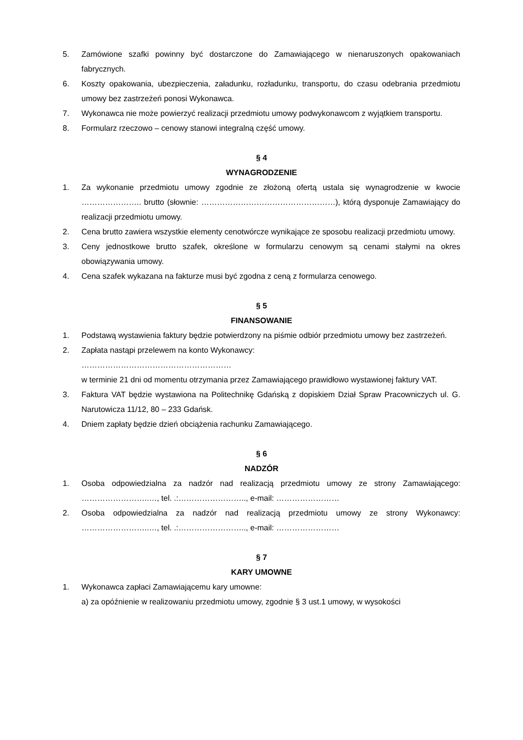5. Zamówione szafki powinny być dostarczone do Zamawiającego w nienaruszonych opakowaniach fabrycznych.
6. Koszty opakowania, ubezpieczenia, załadunku, rozładunku, transportu, do czasu odebrania przedmiotu umowy bez zastrzeżeń ponosi Wykonawca.
7. Wykonawca nie może powierzyć realizacji przedmiotu umowy podwykonawcom z wyjątkiem transportu.
8. Formularz rzeczowo – cenowy stanowi integralną część umowy.
§ 4
WYNAGRODZENIE
1. Za wykonanie przedmiotu umowy zgodnie ze złożoną ofertą ustala się wynagrodzenie w kwocie ………………….. brutto (słownie: ……………………………………………), którą dysponuje Zamawiający do realizacji przedmiotu umowy.
2. Cena brutto zawiera wszystkie elementy cenotwórcze wynikające ze sposobu realizacji przedmiotu umowy.
3. Ceny jednostkowe brutto szafek, określone w formularzu cenowym są cenami stałymi na okres obowiązywania umowy.
4. Cena szafek wykazana na fakturze musi być zgodna z ceną z formularza cenowego.
§ 5
FINANSOWANIE
1. Podstawą wystawienia faktury będzie potwierdzony na piśmie odbiór przedmiotu umowy bez zastrzeżeń.
2. Zapłata nastąpi przelewem na konto Wykonawcy:
…………………………………………………
w terminie 21 dni od momentu otrzymania przez Zamawiającego prawidłowo wystawionej faktury VAT.
3. Faktura VAT będzie wystawiona na Politechnikę Gdańską z dopiskiem Dział Spraw Pracowniczych ul. G. Narutowicza 11/12, 80 – 233 Gdańsk.
4. Dniem zapłaty będzie dzień obciążenia rachunku Zamawiającego.
§ 6
NADZÓR
1. Osoba odpowiedzialna za nadzór nad realizacją przedmiotu umowy ze strony Zamawiającego: ……………………..…, tel. .:…………………….., e-mail: ……………………
2. Osoba odpowiedzialna za nadzór nad realizacją przedmiotu umowy ze strony Wykonawcy: ……………………..…, tel. .:…………………….., e-mail: ……………………
§ 7
KARY UMOWNE
1. Wykonawca zapłaci Zamawiającemu kary umowne:
a) za opóźnienie w realizowaniu przedmiotu umowy, zgodnie § 3 ust.1 umowy, w wysokości